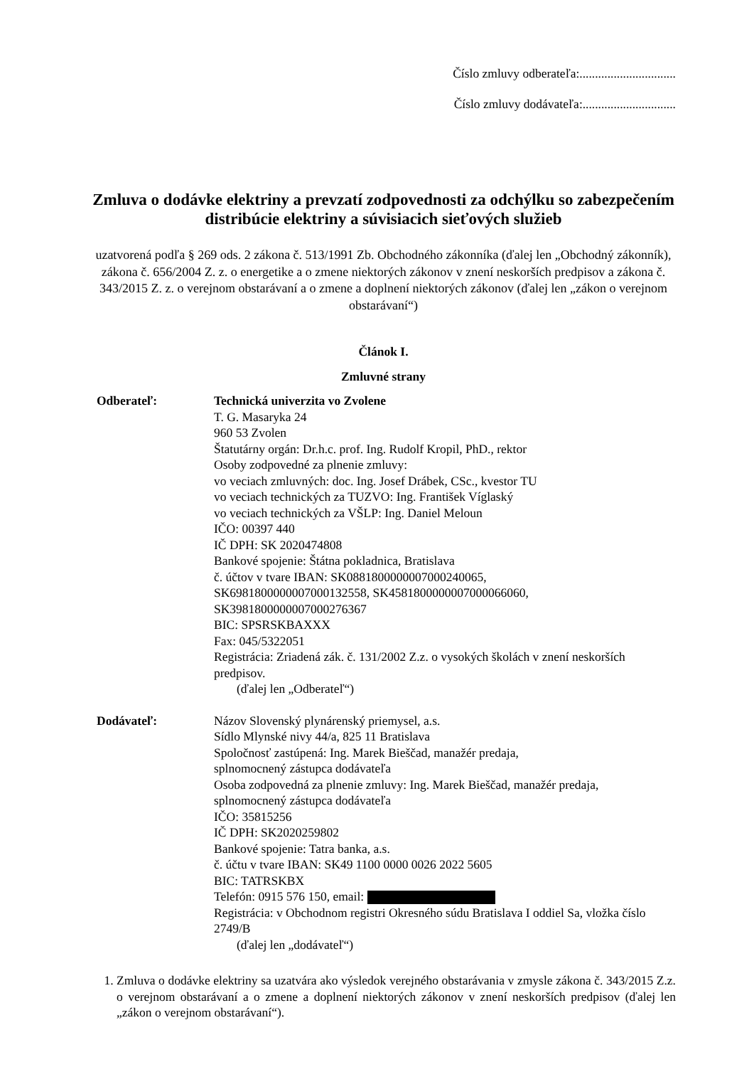Číslo zmluvy odberateľa:...............................
Číslo zmluvy dodávateľa:..............................
Zmluva o dodávke elektriny a prevzatí zodpovednosti za odchýlku so zabezpečením distribúcie elektriny a súvisiacich sieťových služieb
uzatvorená podľa § 269 ods. 2 zákona č. 513/1991 Zb. Obchodného zákonníka (ďalej len „Obchodný zákonník), zákona č. 656/2004 Z. z. o energetike a o zmene niektorých zákonov v znení neskorších predpisov a zákona č. 343/2015 Z. z. o verejnom obstarávaní a o zmene a doplnení niektorých zákonov (ďalej len „zákon o verejnom obstarávaní“)
Článok I.
Zmluvné strany
Odberateľ: Technická univerzita vo Zvolene
T. G. Masaryka 24
960 53 Zvolen
Štatutárny orgán: Dr.h.c. prof. Ing. Rudolf Kropil, PhD., rektor
Osoby zodpovedné za plnenie zmluvy:
vo veciach zmluvných: doc. Ing. Josef Drábek, CSc., kvestor TU
vo veciach technických za TUZVO: Ing. František Víglaský
vo veciach technických za VŠLP: Ing. Daniel Meloun
IČO: 00397 440
IČ DPH: SK 2020474808
Bankové spojenie: Štátna pokladnica, Bratislava
č. účtov v tvare IBAN: SK0881800000007000240065,
SK6981800000007000132558, SK4581800000007000066060,
SK3981800000007000276367
BIC: SPSRSKBAXXX
Fax: 045/5322051
Registrácia: Zriadená zák. č. 131/2002 Z.z. o vysokých školách v znení neskorších predpisov.
(ďalej len „Odberateľ“)
Dodávateľ: Názov Slovenský plynárenský priemysel, a.s.
Sídlo Mlynské nivy 44/a, 825 11 Bratislava
Spoločnosť zastúpená: Ing. Marek Bieščad, manažér predaja,
splnomocnený zástupca dodávateľa
Osoba zodpovedná za plnenie zmluvy: Ing. Marek Bieščad, manažér predaja,
splnomocnený zástupca dodávateľa
IČO: 35815256
IČ DPH: SK2020259802
Bankové spojenie: Tatra banka, a.s.
č. účtu v tvare IBAN: SK49 1100 0000 0026 2022 5605
BIC: TATRSKBX
Telefón: 0915 576 150, email:
Registrácia: v Obchodnom registri Okresného súdu Bratislava I oddiel Sa, vložka číslo 2749/B
(ďalej len „dodávateľ“)
1. Zmluva o dodávke elektriny sa uzatvára ako výsledok verejného obstarávania v zmysle zákona č. 343/2015 Z.z. o verejnom obstarávaní a o zmene a doplnení niektorých zákonov v znení neskorších predpisov (ďalej len „zákon o verejnom obstarávaní“).